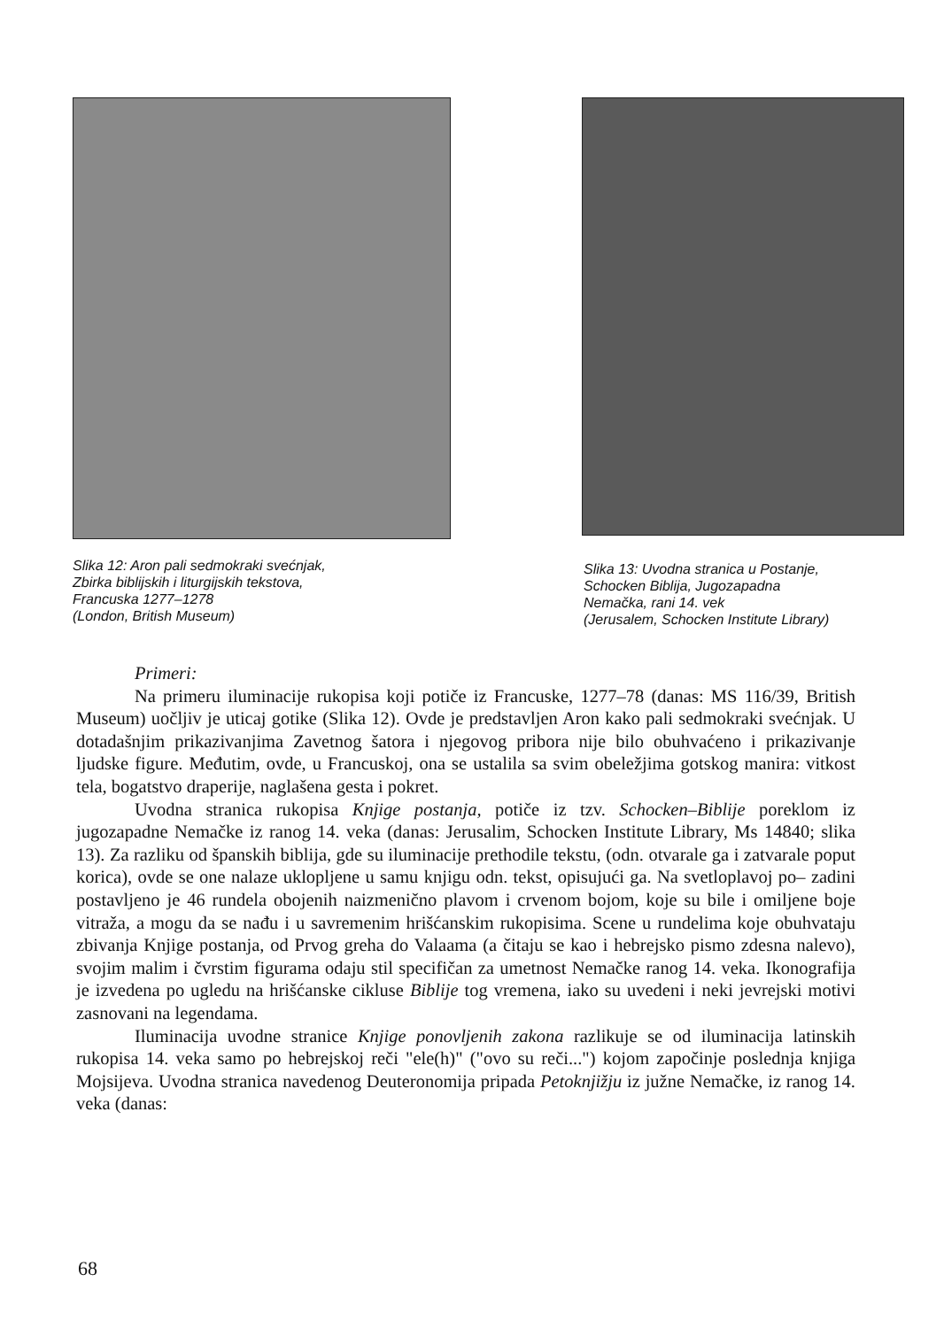Slika 12: Aron pali sedmokraki svećnjak,
Zbirka biblijskih i liturgijskih tekstova,
Francuska 1277–1278
(London, British Museum)
Slika 13: Uvodna stranica u Postanje,
Schocken Biblija, Jugozapadna
Nemačka, rani 14. vek
(Jerusalem, Schocken Institute Library)
Primeri:
Na primeru iluminacije rukopisa koji potiče iz Francuske, 1277–78 (danas: MS 116/39, British Museum) uočljiv je uticaj gotike (Slika 12). Ovde je predstavljen Aron kako pali sedmokraki svećnjak. U dotadašnjim prikazivanjima Zavetnog šatora i njegovog pribora nije bilo obuhvaćeno i prikazivanje ljudske figure. Međutim, ovde, u Francuskoj, ona se ustalila sa svim obeležjima gotskog manira: vitkost tela, bogatstvo draperije, naglašena gesta i pokret.
Uvodna stranica rukopisa Knjige postanja, potiče iz tzv. Schocken–Biblije poreklom iz jugozapadne Nemačke iz ranog 14. veka (danas: Jerusalim, Schocken Institute Library, Ms 14840; slika 13). Za razliku od španskih biblija, gde su iluminacije prethodile tekstu, (odn. otvarale ga i zatvarale poput korica), ovde se one nalaze uklopljene u samu knjigu odn. tekst, opisujući ga. Na svetloplavoj po– zadini postavljeno je 46 rundela obojenih naizmenično plavom i crvenom bojom, koje su bile i omiljene boje vitraža, a mogu da se nađu i u savremenim hrišćanskim rukopisima. Scene u rundelima koje obuhvataju zbivanja Knjige postanja, od Prvog greha do Valaama (a čitaju se kao i hebrejsko pismo zdesna nalevo), svojim malim i čvrstim figurama odaju stil specifičan za umetnost Nemačke ranog 14. veka. Ikonografija je izvedena po ugledu na hrišćanske cikluse Biblije tog vremena, iako su uvedeni i neki jevrejski motivi zasnovani na legendama.
Iluminacija uvodne stranice Knjige ponovljenih zakona razlikuje se od iluminacija latinskih rukopisa 14. veka samo po hebrejskoj reči "ele(h)" ("ovo su reči...") kojom započinje poslednja knjiga Mojsijeva. Uvodna stranica navedenog Deuteronomija pripada Petoknjižju iz južne Nemačke, iz ranog 14. veka (danas:
68